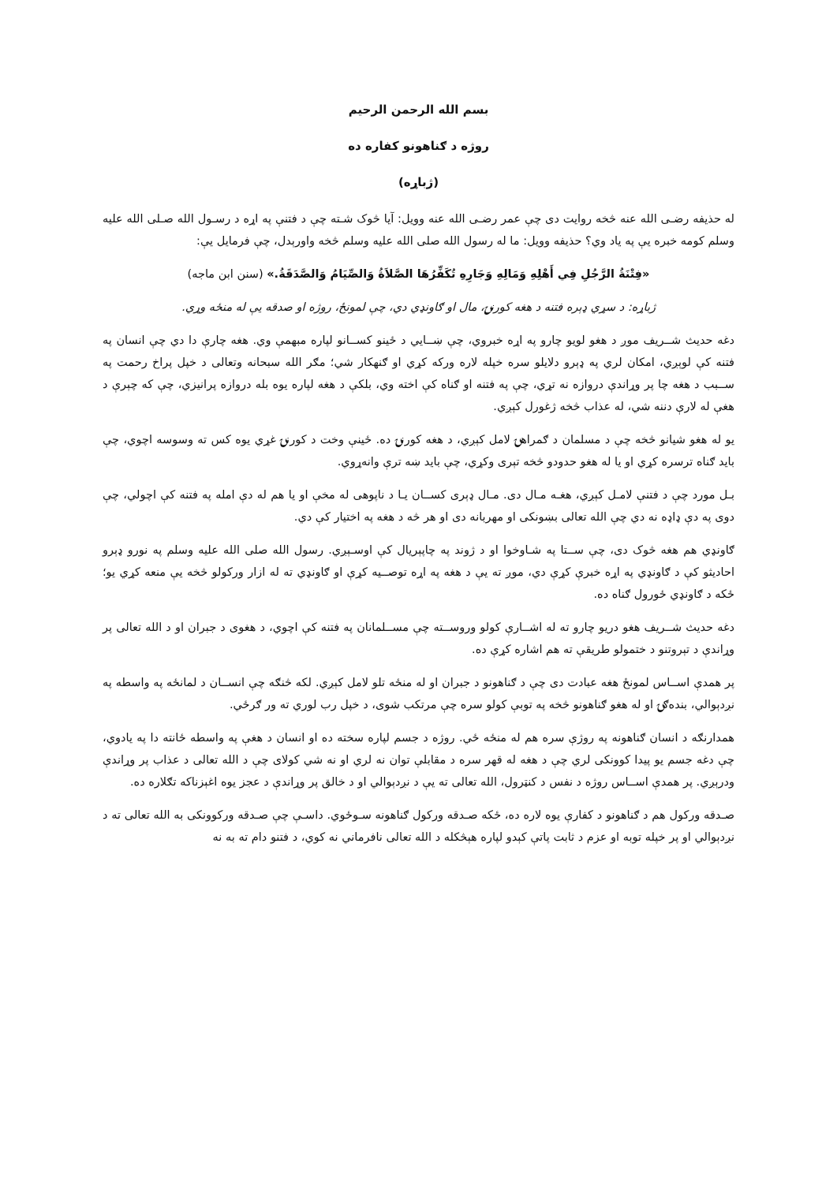بسم الله الرحمن الرحيم
روژه د ګناهونو کفاره ده
(ژباړه)
له حذيفه رضـی الله عنه څخه روايت دی چې عمر رضـی الله عنه وويل: آيا څوک شـته چې د فتنې په اړه د رسـول الله صـلی الله عليه وسلم کومه خبره يې په ياد وي؟ حذيفه وويل: ما له رسول الله صلی الله عليه وسلم څخه واورېدل، چې فرمايل يې:
«فِتْنَةُ الرَّجُلِ فِي أَهْلِهِ وَمَالِهِ وَجَارِهِ تُكَفِّرُهَا الصَّلاَةُ وَالصِّيَامُ وَالصَّدَقَةُ.» (سنن ابن ماجه)
ژباړه: د سړي ډېره فتنه د هغه کورنۍ، مال او ګاونډي دي، چې لمونځ، روژه او صدقه يې له منځه وړي.
دغه حديث شــريف موږ د هغو لويو چارو په اړه خبروي، چې ښــايي د ځينو کســانو لپاره مبهمې وي. هغه چارې دا دي چې انسان په فتنه کې لوېږي، امکان لري په ډېرو دلايلو سره خپله لاره ورکه کړي او ګنهکار شي؛ مګر الله سبحانه وتعالی د خپل پراخ رحمت په ســبب د هغه چا پر وړاندې دروازه نه تړي، چې په فتنه او ګناه کې اخته وي، بلکې د هغه لپاره يوه بله دروازه پرانيزي، چې که چېرې د هغې له لارې دننه شي، له عذاب څخه ژغورل کېږي.
يو له هغو شيانو څخه چې د مسلمان د ګمراهۍ لامل کېږي، د هغه کورنۍ ده. ځينې وخت د کورنۍ غړي يوه کس ته وسوسه اچوي، چې بايد ګناه ترسره کړي او يا له هغو حدودو څخه تېری وکړي، چې بايد ښه ترې وانه‌ړوي.
بـل مورد چې د فتنې لامـل کېږي، هغـه مـال دی. مـال ډېری کســان يـا د ناپوهی له مخې او يا هم له دې امله په فتنه کې اچولي، چې دوی په دې ډاډه نه دي چې الله تعالی بښونکی او مهربانه دی او هر څه د هغه په اختيار کې دي.
ګاونډي هم هغه څوک دی، چې ســتا په شـاوخوا او د ژوند په چاپېريال کې اوسـېږي. رسول الله صلی الله عليه وسلم په نورو ډېرو احاديثو کې د ګاونډي په اړه خبرې کړې دي، موږ ته يې د هغه په اړه توصــيه کړې او ګاونډي ته له ازار ورکولو څخه يې منعه کړي يو؛ ځکه د ګاونډي ځورول ګناه ده.
دغه حديث شــريف هغو دريو چارو ته له اشــارې کولو وروســته چې مســلمانان په فتنه کې اچوي، د هغوی د جبران او د الله تعالی پر وړاندې د تېروتنو د ختمولو طريقې ته هم اشاره کړې ده.
پر همدې اســاس لمونځ هغه عبادت دی چې د ګناهونو د جبران او له منځه تلو لامل کېږي. لکه څنګه چې انســان د لمانځه په واسطه په نږدېوالي، بنده‌ګۍ او له هغو ګناهونو څخه په توبې کولو سره چې مرتکب شوی، د خپل رب لوري ته ور ګرځي.
همدارنګه د انسان ګناهونه په روژې سره هم له منځه ځي. روژه د جسم لپاره سخته ده او انسان د هغې په واسطه ځانته دا په يادوي، چې دغه جسم يو پيدا کوونکی لري چې د هغه له قهر سره د مقابلې توان نه لري او نه شي کولای چې د الله تعالی د عذاب پر وړاندې ودرېږي. پر همدې اســاس روژه د نفس د کنټرول، الله تعالی ته يې د نږدېوالي او د خالق پر وړاندې د عجز يوه اغېزناکه تګلاره ده.
صـدقه ورکول هم د ګناهونو د کفارې يوه لاره ده، ځکه صـدقه ورکول ګناهونه سـوځوي. داسـې چې صـدقه ورکوونکی به الله تعالی ته د نږدېوالي او پر خپله توبه او عزم د ثابت پاتې کېدو لپاره هېڅکله د الله تعالی نافرماني نه کوي، د فتنو دام ته به نه